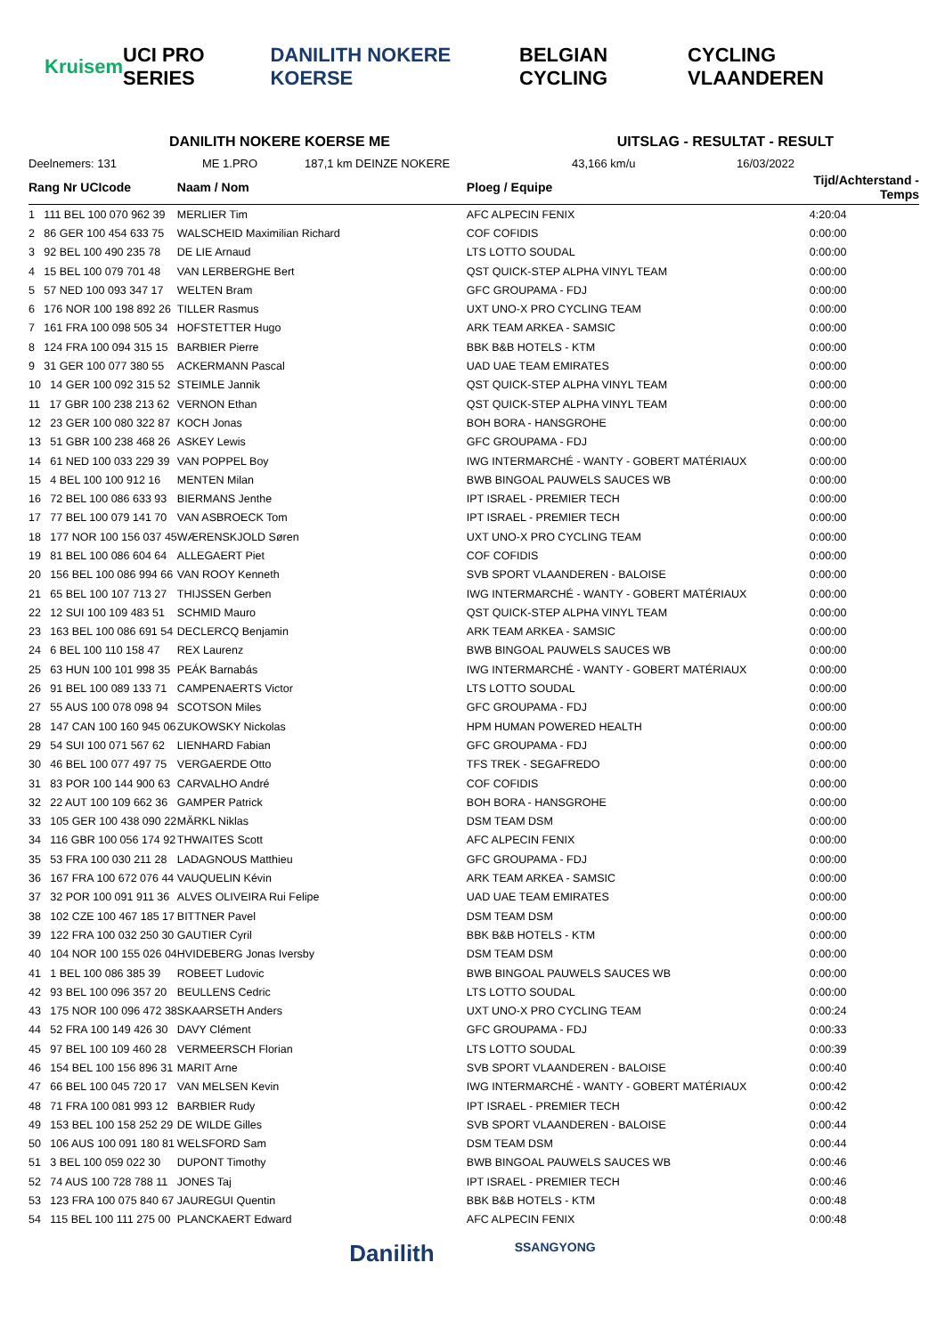Kruisem UCI PRO SERIES DANILITH NOKERE KOERSE BELGIAN CYCLING CYCLING VLAANDEREN
DANILITH NOKERE KOERSE ME UITSLAG - RESULTAT - RESULT
Deelnemers: 131 ME 1.PRO 187,1 km DEINZE NOKERE 43,166 km/u 16/03/2022
| Rang Nr UCIcode | Naam / Nom | Ploeg / Equipe | Tijd/Achterstand - Temps |
| --- | --- | --- | --- |
| 1 111 BEL 100 070 962 39 | MERLIER Tim | AFC ALPECIN FENIX | 4:20:04 |
| 2 86 GER 100 454 633 75 | WALSCHEID Maximilian Richard | COF COFIDIS | 0:00:00 |
| 3 92 BEL 100 490 235 78 | DE LIE Arnaud | LTS LOTTO SOUDAL | 0:00:00 |
| 4 15 BEL 100 079 701 48 | VAN LERBERGHE Bert | QST QUICK-STEP ALPHA VINYL TEAM | 0:00:00 |
| 5 57 NED 100 093 347 17 | WELTEN Bram | GFC GROUPAMA - FDJ | 0:00:00 |
| 6 176 NOR 100 198 892 26 | TILLER Rasmus | UXT UNO-X PRO CYCLING TEAM | 0:00:00 |
| 7 161 FRA 100 098 505 34 | HOFSTETTER Hugo | ARK TEAM ARKEA - SAMSIC | 0:00:00 |
| 8 124 FRA 100 094 315 15 | BARBIER Pierre | BBK B&B HOTELS - KTM | 0:00:00 |
| 9 31 GER 100 077 380 55 | ACKERMANN Pascal | UAD UAE TEAM EMIRATES | 0:00:00 |
| 10 14 GER 100 092 315 52 | STEIMLE Jannik | QST QUICK-STEP ALPHA VINYL TEAM | 0:00:00 |
| 11 17 GBR 100 238 213 62 | VERNON Ethan | QST QUICK-STEP ALPHA VINYL TEAM | 0:00:00 |
| 12 23 GER 100 080 322 87 | KOCH Jonas | BOH BORA - HANSGROHE | 0:00:00 |
| 13 51 GBR 100 238 468 26 | ASKEY Lewis | GFC GROUPAMA - FDJ | 0:00:00 |
| 14 61 NED 100 033 229 39 | VAN POPPEL Boy | IWG INTERMARCHÉ - WANTY - GOBERT MATÉRIAUX | 0:00:00 |
| 15 4 BEL 100 100 912 16 | MENTEN Milan | BWB BINGOAL PAUWELS SAUCES WB | 0:00:00 |
| 16 72 BEL 100 086 633 93 | BIERMANS Jenthe | IPT ISRAEL - PREMIER TECH | 0:00:00 |
| 17 77 BEL 100 079 141 70 | VAN ASBROECK Tom | IPT ISRAEL - PREMIER TECH | 0:00:00 |
| 18 177 NOR 100 156 037 45 | WÆRENSKJOLD Søren | UXT UNO-X PRO CYCLING TEAM | 0:00:00 |
| 19 81 BEL 100 086 604 64 | ALLEGAERT Piet | COF COFIDIS | 0:00:00 |
| 20 156 BEL 100 086 994 66 | VAN ROOY Kenneth | SVB SPORT VLAANDEREN - BALOISE | 0:00:00 |
| 21 65 BEL 100 107 713 27 | THIJSSEN Gerben | IWG INTERMARCHÉ - WANTY - GOBERT MATÉRIAUX | 0:00:00 |
| 22 12 SUI 100 109 483 51 | SCHMID Mauro | QST QUICK-STEP ALPHA VINYL TEAM | 0:00:00 |
| 23 163 BEL 100 086 691 54 | DECLERCQ Benjamin | ARK TEAM ARKEA - SAMSIC | 0:00:00 |
| 24 6 BEL 100 110 158 47 | REX Laurenz | BWB BINGOAL PAUWELS SAUCES WB | 0:00:00 |
| 25 63 HUN 100 101 998 35 | PEÁK Barnabás | IWG INTERMARCHÉ - WANTY - GOBERT MATÉRIAUX | 0:00:00 |
| 26 91 BEL 100 089 133 71 | CAMPENAERTS Victor | LTS LOTTO SOUDAL | 0:00:00 |
| 27 55 AUS 100 078 098 94 | SCOTSON Miles | GFC GROUPAMA - FDJ | 0:00:00 |
| 28 147 CAN 100 160 945 06 | ZUKOWSKY Nickolas | HPM HUMAN POWERED HEALTH | 0:00:00 |
| 29 54 SUI 100 071 567 62 | LIENHARD Fabian | GFC GROUPAMA - FDJ | 0:00:00 |
| 30 46 BEL 100 077 497 75 | VERGAERDE Otto | TFS TREK - SEGAFREDO | 0:00:00 |
| 31 83 POR 100 144 900 63 | CARVALHO André | COF COFIDIS | 0:00:00 |
| 32 22 AUT 100 109 662 36 | GAMPER Patrick | BOH BORA - HANSGROHE | 0:00:00 |
| 33 105 GER 100 438 090 22 | MÄRKL Niklas | DSM TEAM DSM | 0:00:00 |
| 34 116 GBR 100 056 174 92 | THWAITES Scott | AFC ALPECIN FENIX | 0:00:00 |
| 35 53 FRA 100 030 211 28 | LADAGNOUS Matthieu | GFC GROUPAMA - FDJ | 0:00:00 |
| 36 167 FRA 100 672 076 44 | VAUQUELIN Kévin | ARK TEAM ARKEA - SAMSIC | 0:00:00 |
| 37 32 POR 100 091 911 36 | ALVES OLIVEIRA Rui Felipe | UAD UAE TEAM EMIRATES | 0:00:00 |
| 38 102 CZE 100 467 185 17 | BITTNER Pavel | DSM TEAM DSM | 0:00:00 |
| 39 122 FRA 100 032 250 30 | GAUTIER Cyril | BBK B&B HOTELS - KTM | 0:00:00 |
| 40 104 NOR 100 155 026 04 | HVIDEBERG Jonas Iversby | DSM TEAM DSM | 0:00:00 |
| 41 1 BEL 100 086 385 39 | ROBEET Ludovic | BWB BINGOAL PAUWELS SAUCES WB | 0:00:00 |
| 42 93 BEL 100 096 357 20 | BEULLENS Cedric | LTS LOTTO SOUDAL | 0:00:00 |
| 43 175 NOR 100 096 472 38 | SKAARSETH Anders | UXT UNO-X PRO CYCLING TEAM | 0:00:24 |
| 44 52 FRA 100 149 426 30 | DAVY Clément | GFC GROUPAMA - FDJ | 0:00:33 |
| 45 97 BEL 100 109 460 28 | VERMEERSCH Florian | LTS LOTTO SOUDAL | 0:00:39 |
| 46 154 BEL 100 156 896 31 | MARIT Arne | SVB SPORT VLAANDEREN - BALOISE | 0:00:40 |
| 47 66 BEL 100 045 720 17 | VAN MELSEN Kevin | IWG INTERMARCHÉ - WANTY - GOBERT MATÉRIAUX | 0:00:42 |
| 48 71 FRA 100 081 993 12 | BARBIER Rudy | IPT ISRAEL - PREMIER TECH | 0:00:42 |
| 49 153 BEL 100 158 252 29 | DE WILDE Gilles | SVB SPORT VLAANDEREN - BALOISE | 0:00:44 |
| 50 106 AUS 100 091 180 81 | WELSFORD Sam | DSM TEAM DSM | 0:00:44 |
| 51 3 BEL 100 059 022 30 | DUPONT Timothy | BWB BINGOAL PAUWELS SAUCES WB | 0:00:46 |
| 52 74 AUS 100 728 788 11 | JONES Taj | IPT ISRAEL - PREMIER TECH | 0:00:46 |
| 53 123 FRA 100 075 840 67 | JAUREGUI Quentin | BBK B&B HOTELS - KTM | 0:00:48 |
| 54 115 BEL 100 111 275 00 | PLANCKAERT Edward | AFC ALPECIN FENIX | 0:00:48 |
Danilith SSANGYONG